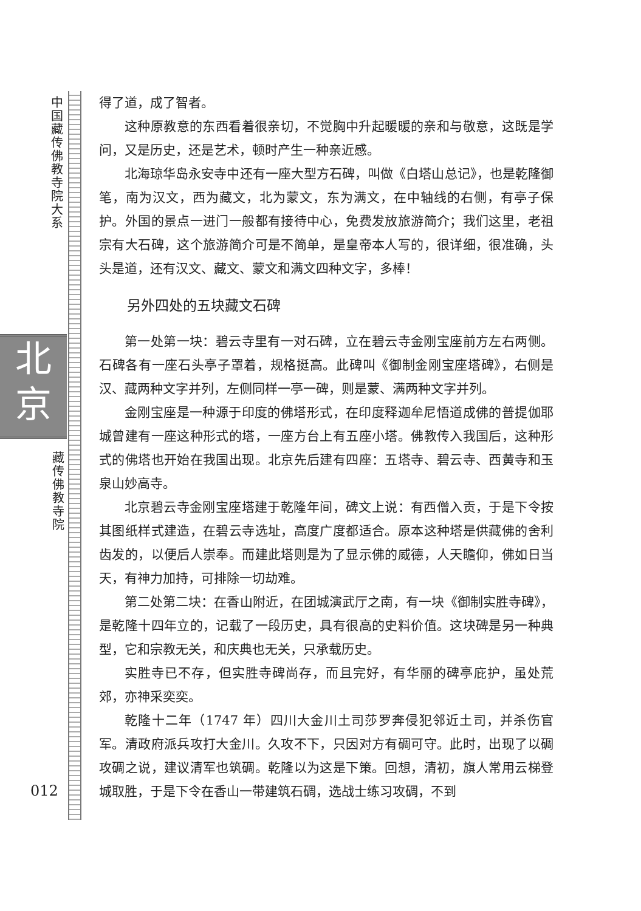中国藏传佛教寺院大系
北
京
藏传佛教寺院
012
得了道，成了智者。
这种原教意的东西看着很亲切，不觉胸中升起暖暖的亲和与敬意，这既是学问，又是历史，还是艺术，顿时产生一种亲近感。
北海琼华岛永安寺中还有一座大型方石碑，叫做《白塔山总记》，也是乾隆御笔，南为汉文，西为藏文，北为蒙文，东为满文，在中轴线的右侧，有亭子保护。外国的景点一进门一般都有接待中心，免费发放旅游简介；我们这里，老祖宗有大石碑，这个旅游简介可是不简单，是皇帝本人写的，很详细，很准确，头头是道，还有汉文、藏文、蒙文和满文四种文字，多棒！
另外四处的五块藏文石碑
第一处第一块：碧云寺里有一对石碑，立在碧云寺金刚宝座前方左右两侧。石碑各有一座石头亭子罩着，规格挺高。此碑叫《御制金刚宝座塔碑》，右侧是汉、藏两种文字并列，左侧同样一亭一碑，则是蒙、满两种文字并列。
金刚宝座是一种源于印度的佛塔形式，在印度释迦牟尼悟道成佛的普提伽耶城曾建有一座这种形式的塔，一座方台上有五座小塔。佛教传入我国后，这种形式的佛塔也开始在我国出现。北京先后建有四座：五塔寺、碧云寺、西黄寺和玉泉山妙高寺。
北京碧云寺金刚宝座塔建于乾隆年间，碑文上说：有西僧入贡，于是下令按其图纸样式建造，在碧云寺选址，高度广度都适合。原本这种塔是供藏佛的舍利齿发的，以便后人崇奉。而建此塔则是为了显示佛的威德，人天瞻仰，佛如日当天，有神力加持，可排除一切劫难。
第二处第二块：在香山附近，在团城演武厅之南，有一块《御制实胜寺碑》，是乾隆十四年立的，记载了一段历史，具有很高的史料价值。这块碑是另一种典型，它和宗教无关，和庆典也无关，只承载历史。
实胜寺已不存，但实胜寺碑尚存，而且完好，有华丽的碑亭庇护，虽处荒郊，亦神采奕奕。
乾隆十二年（1747 年）四川大金川土司莎罗奔侵犯邻近土司，并杀伤官军。清政府派兵攻打大金川。久攻不下，只因对方有碉可守。此时，出现了以碉攻碉之说，建议清军也筑碉。乾隆以为这是下策。回想，清初，旗人常用云梯登城取胜，于是下令在香山一带建筑石碉，选战士练习攻碉，不到